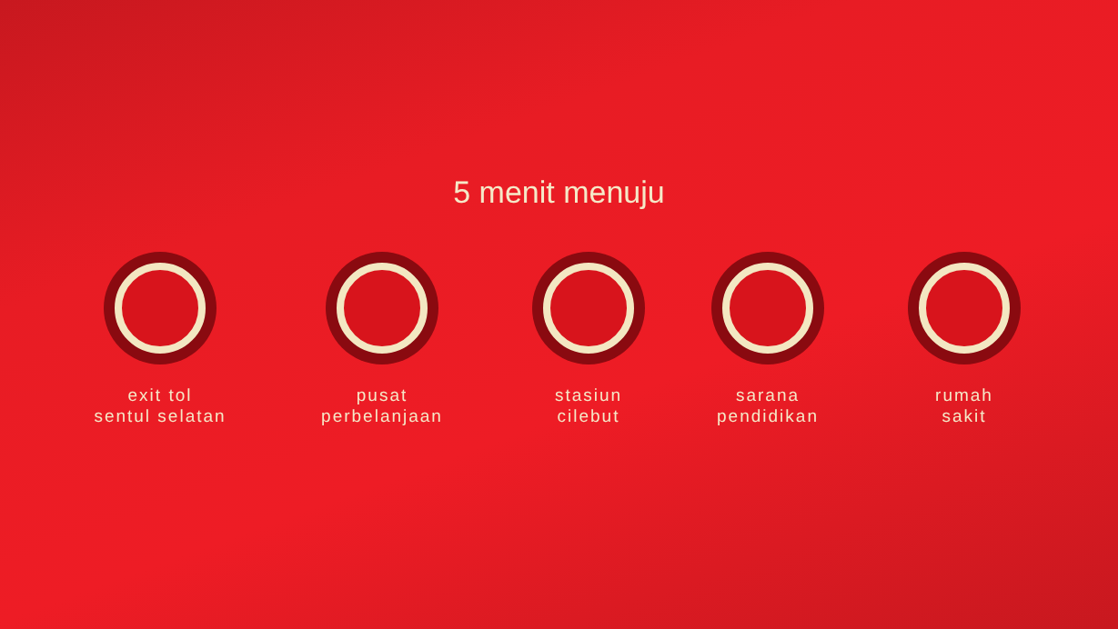5 menit menuju
exit tol
sentul selatan
pusat
perbelanjaan
stasiun
cilebut
sarana
pendidikan
rumah
sakit